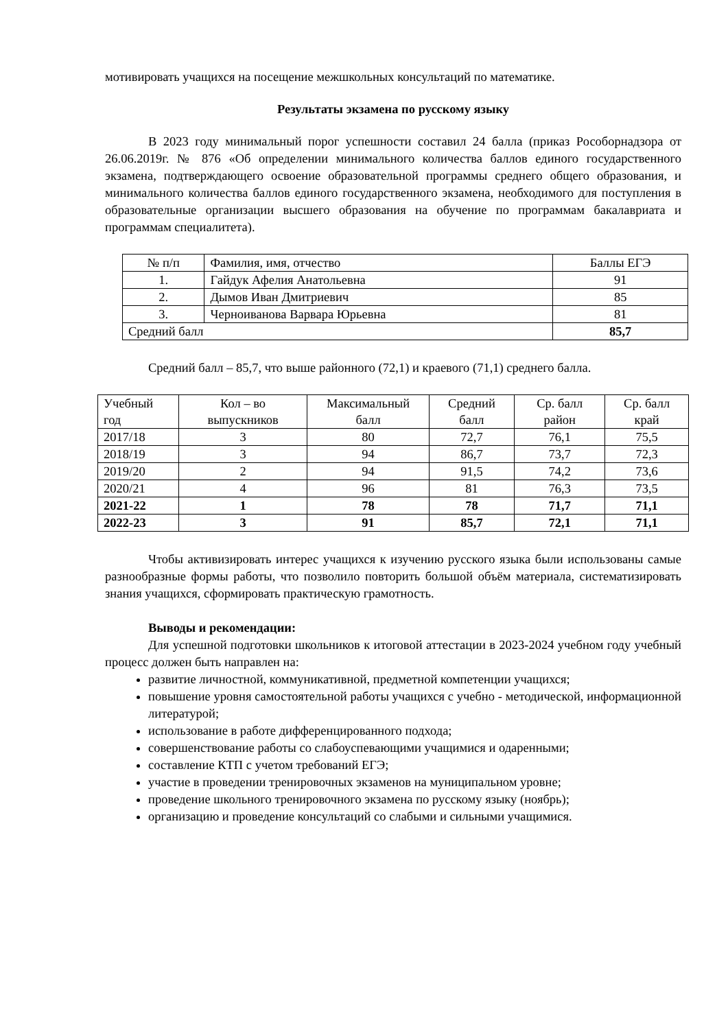мотивировать учащихся на посещение межшкольных консультаций по математике.
Результаты экзамена по русскому языку
В 2023 году минимальный порог успешности составил 24 балла (приказ Рособорнадзора от 26.06.2019г. № 876 «Об определении минимального количества баллов единого государственного экзамена, подтверждающего освоение образовательной программы среднего общего образования, и минимального количества баллов единого государственного экзамена, необходимого для поступления в образовательные организации высшего образования на обучение по программам бакалавриата и программам специалитета).
| № п/п | Фамилия, имя, отчество | Баллы ЕГЭ |
| --- | --- | --- |
| 1. | Гайдук Афелия Анатольевна | 91 |
| 2. | Дымов Иван Дмитриевич | 85 |
| 3. | Черноиванова Варвара Юрьевна | 81 |
| Средний балл | | 85,7 |
Средний балл – 85,7, что выше районного (72,1) и краевого (71,1) среднего балла.
| Учебный год | Кол – во выпускников | Максимальный балл | Средний балл | Ср. балл район | Ср. балл край |
| --- | --- | --- | --- | --- | --- |
| 2017/18 | 3 | 80 | 72,7 | 76,1 | 75,5 |
| 2018/19 | 3 | 94 | 86,7 | 73,7 | 72,3 |
| 2019/20 | 2 | 94 | 91,5 | 74,2 | 73,6 |
| 2020/21 | 4 | 96 | 81 | 76,3 | 73,5 |
| 2021-22 | 1 | 78 | 78 | 71,7 | 71,1 |
| 2022-23 | 3 | 91 | 85,7 | 72,1 | 71,1 |
Чтобы активизировать интерес учащихся к изучению русского языка были использованы самые разнообразные формы работы, что позволило повторить большой объём материала, систематизировать знания учащихся, сформировать практическую грамотность.
Выводы и рекомендации:
Для успешной подготовки школьников к итоговой аттестации в 2023-2024 учебном году учебный процесс должен быть направлен на:
развитие личностной, коммуникативной, предметной компетенции учащихся;
повышение уровня самостоятельной работы учащихся с учебно - методической, информационной литературой;
использование в работе дифференцированного подхода;
совершенствование работы со слабоуспевающими учащимися и одаренными;
составление КТП с учетом требований ЕГЭ;
участие в проведении тренировочных экзаменов на муниципальном уровне;
проведение школьного тренировочного экзамена по русскому языку (ноябрь);
организацию и проведение консультаций со слабыми и сильными учащимися.